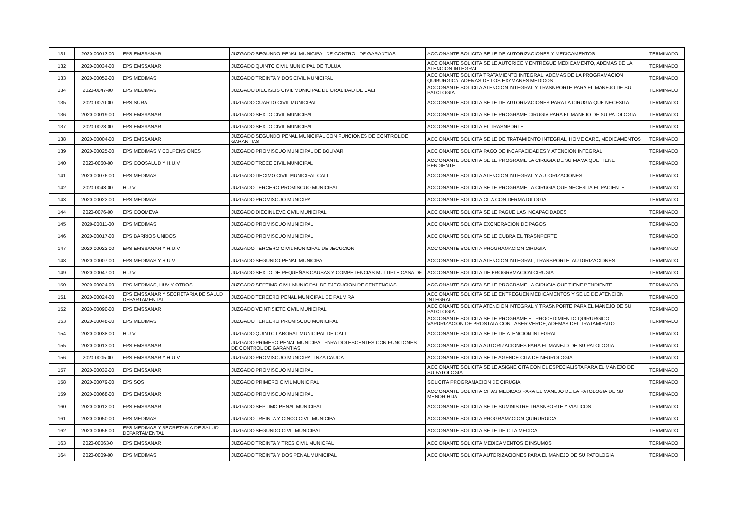| 131 | 2020-00013-00 | EPS EMSSANAR | JUZGADO SEGUNDO PENAL MUNICIPAL DE CONTROL DE GARANTIAS | ACCIONANTE SOLICITA SE LE DE AUTORIZACIONES Y MEDICAMENTOS | TERMINADO |
| 132 | 2020-00034-00 | EPS EMSSANAR | JUZGADO QUINTO CIVIL MUNICIPAL DE TULUA | ACCIONANTE SOLICITA SE LE AUTORICE Y ENTREGUE MEDICAMENTO, ADEMAS DE LA ATENCION INTEGRAL | TERMINADO |
| 133 | 2020-00052-00 | EPS MEDIMAS | JUZGADO TREINTA Y DOS CIVIL MUNICIPAL | ACCIONANTE SOLICITA TRATAMIENTO INTEGRAL, ADEMAS DE LA PROGRAMACION QUIRURGICA, ADEMAS DE LOS EXAMANES MEDICOS | TERMINADO |
| 134 | 2020-0047-00 | EPS MEDIMAS | JUZGADO DIECISEIS CIVIL MUNICIPAL DE ORALIDAD DE CALI | ACCIONANTE SOLICITA ATENCION INTEGRAL Y TRASNPORTE PARA EL MANEJO DE SU PATOLOGIA | TERMINADO |
| 135 | 2020-0070-00 | EPS SURA | JUZGADO CUARTO CIVIL MUNICIPAL | ACCIONANTE SOLICITA SE LE DE AUTORIZACIONES PARA LA CIRUGIA QUE NECESITA | TERMINADO |
| 136 | 2020-00019-00 | EPS EMSSANAR | JUZGADO SEXTO CIVIL MUNICIPAL | ACCIONANTE SOLICITA SE LE PROGRAME CIRUGIA PARA EL MANEJO DE SU PATOLOGIA | TERMINADO |
| 137 | 2020-0028-00 | EPS EMSSANAR | JUZGADO SEXTO CIVIL MUNICIPAL | ACCIONANTE SOLICITA EL TRASNPORTE | TERMINADO |
| 138 | 2020-00004-00 | EPS EMSSANAR | JUZGADO SEGUNDO PENAL MUNICIPAL CON FUNCIONES DE CONTROL DE GARANTIAS | ACCIONANTE SOLICITA SE LE DE TRATAMIENTO INTEGRAL, HOME CARE, MEDICAMENTOS | TERMINADO |
| 139 | 2020-00025-00 | EPS MEDIMAS Y COLPENSIONES | JUZGADO PROMISCUO MUNICIPAL DE BOLIVAR | ACCIONANTE SOLICITA PAGO DE INCAPACIDADES Y ATENCION INTEGRAL | TERMINADO |
| 140 | 2020-0060-00 | EPS COOSALUD Y H.U.V | JUZGADO TRECE CIVIL MUNICIPAL | ACCIONANTE SOLICITA SE LE PROGRAME LA CIRUGIA DE SU MAMA QUE TIENE PENDIENTE | TERMINADO |
| 141 | 2020-00076-00 | EPS MEDIMAS | JUZGADO DECIMO CIVIL MUNICIPAL CALI | ACCIONANTE SOLICITA ATENCION INTEGRAL Y AUTORIZACIONES | TERMINADO |
| 142 | 2020-0048-00 | H.U.V | JUZGADO TERCERO PROMISCUO MUNICIPAL | ACCIONANTE SOLICITA SE LE PROGRAME LA CIRUGIA QUE NECESITA EL PACIENTE | TERMINADO |
| 143 | 2020-00022-00 | EPS MEDIMAS | JUZGADO PROMISCUO MUNICIPAL | ACCIONANTE SOLICITA CITA CON DERMATOLOGIA | TERMINADO |
| 144 | 2020-0076-00 | EPS COOMEVA | JUZGADO DIECINUEVE CIVIL MUNICIPAL | ACCIONANTE SOLICITA SE LE PAGUE LAS INCAPACIDADES | TERMINADO |
| 145 | 2020-00011-00 | EPS MEDIMAS | JUZGADO PROMISCUO MUNICIPAL | ACCIONANTE SOLICITA EXONERACION DE PAGOS | TERMINADO |
| 146 | 2020-00017-00 | EPS BARRIOS UNIDOS | JUZGADO PROMISCUO MUNICIPAL | ACCIONANTE SOLICITA SE LE CUBRA EL TRASNPORTE | TERMINADO |
| 147 | 2020-00022-00 | EPS EMSSANAR Y H.U.V | JUZGADO TERCERO CIVIL MUNICIPAL DE JECUCION | ACCIONANTE SOLICITA PROGRAMACION CIRUGIA | TERMINADO |
| 148 | 2020-00007-00 | EPS MEDIMAS Y H.U.V | JUZGADO SEGUNDO PENAL MUNICIPAL | ACCIONANTE SOLICITA ATENCION INTEGRAL, TRANSPORTE, AUTORIZACIONES | TERMINADO |
| 149 | 2020-00047-00 | H.U.V | JUZGADO SEXTO DE PEQUEÑAS CAUSAS Y COMPETENCIAS MULTIPLE CASA DE | ACCIONANTE SOLICITA DE PROGRAMACION CIRUGIA | TERMINADO |
| 150 | 2020-00024-00 | EPS MEDIMAS, HUV Y OTROS | JUZGADO SEPTIMO CIVIL MUNICIPAL DE EJECUCION DE SENTENCIAS | ACCIONANTE SOLICITA SE LE PROGRAME LA CIRUGIA QUE TIENE PENDIENTE | TERMINADO |
| 151 | 2020-00024-00 | EPS EMSSANAR Y SECRETARIA DE SALUD DEPARTAMENTAL | JUZGADO TERCERO PENAL MUNICIPAL DE PALMIRA | ACCIONANTE SOLICITA SE LE ENTREGUEN MEDICAMENTOS Y SE LE DE ATENCION INTEGRAL | TERMINADO |
| 152 | 2020-00090-00 | EPS EMSSANAR | JUZGADO VEINTISIETE CIVIL MUNICIPAL | ACCIONANTE SOLICITA ATENCION INTEGRAL Y TRASNPORTE PARA EL MANEJO DE SU PATOLOGIA | TERMINADO |
| 153 | 2020-00048-00 | EPS MEDIMAS | JUZGADO TERCERO PROMISCUO MUNICIPAL | ACCIONANTE SOLICITA SE LE PROGRAME EL PROCEDIMIENTO QUIRURGICO VAPORIZACION DE PROSTATA CON LASER VERDE, ADEMAS DEL TRATAMIENTO | TERMINADO |
| 154 | 2020-00038-00 | H.U.V | JUZGADO QUINTO LABORAL MUNICIPAL DE CALI | ACCIONANTE SOLICITA SE LE DE ATENCION INTEGRAL | TERMINADO |
| 155 | 2020-00013-00 | EPS EMSSANAR | JUZGADO PRIMERO PENAL MUNICIPAL PARA DOLESCENTES CON FUNCIONES DE CONTROL DE GARANTIAS | ACCIONANTE SOLICITA AUTORIZACIONES PARA EL MANEJO DE SU PATOLOGIA | TERMINADO |
| 156 | 2020-0005-00 | EPS EMSSANAR Y H.U.V | JUZGADO PROMISCUO MUNICIPAL INZA CAUCA | ACCIONANTE SOLICITA SE LE AGENDE CITA DE NEUROLOGIA | TERMINADO |
| 157 | 2020-00032-00 | EPS EMSSANAR | JUZGADO PROMISCUO MUNICIPAL | ACCIONANTE SOLICITA SE LE ASIGNE CITA CON EL ESPECIALISTA PARA EL MANEJO DE SU PATOLOGIA | TERMINADO |
| 158 | 2020-00079-00 | EPS SOS | JUZGADO PRIMERO CIVIL MUNICIPAL | SOLICITA PROGRAMACION DE CIRUGIA | TERMINADO |
| 159 | 2020-00068-00 | EPS EMSSANAR | JUZGADO PROMISCUO MUNICIPAL | ACCIONANTE SOLICITA CITAS MEDICAS PARA EL MANEJO DE LA PATOLOGIA DE SU MENOR HIJA | TERMINADO |
| 160 | 2020-00012-00 | EPS EMSSANAR | JUZGADO SEPTIMO PENAL MUNICIPAL | ACCIONANTE SOLICITA SE LE SUMINISTRE TRASNPORTE Y VIATICOS | TERMINADO |
| 161 | 2020-00050-00 | EPS MEDIMAS | JUZGADO TREINTA Y CINCO CIVIL MUNICIPAL | ACCIONANTE SOLICITA PROGRAMACION QUIRURGICA | TERMINADO |
| 162 | 2020-00056-00 | EPS MEDIMAS Y SECRETARIA DE SALUD DEPARTAMENTAL | JUZGADO SEGUNDO CIVIL MUNICIPAL | ACCIONANTE SOLICITA SE LE DE CITA MEDICA | TERMINADO |
| 163 | 2020-00063-0 | EPS EMSSANAR | JUZGADO TREINTA Y TRES CIVIL MUNICPAL | ACCIONANTE SOLICITA MEDICAMENTOS E INSUMOS | TERMINADO |
| 164 | 2020-0009-00 | EPS MEDIMAS | JUZGADO TREINTA Y DOS PENAL MUNICIPAL | ACCIONANTE SOLICITA AUTORIZACIONES PARA EL MANEJO DE SU PATOLOGIA | TERMINADO |